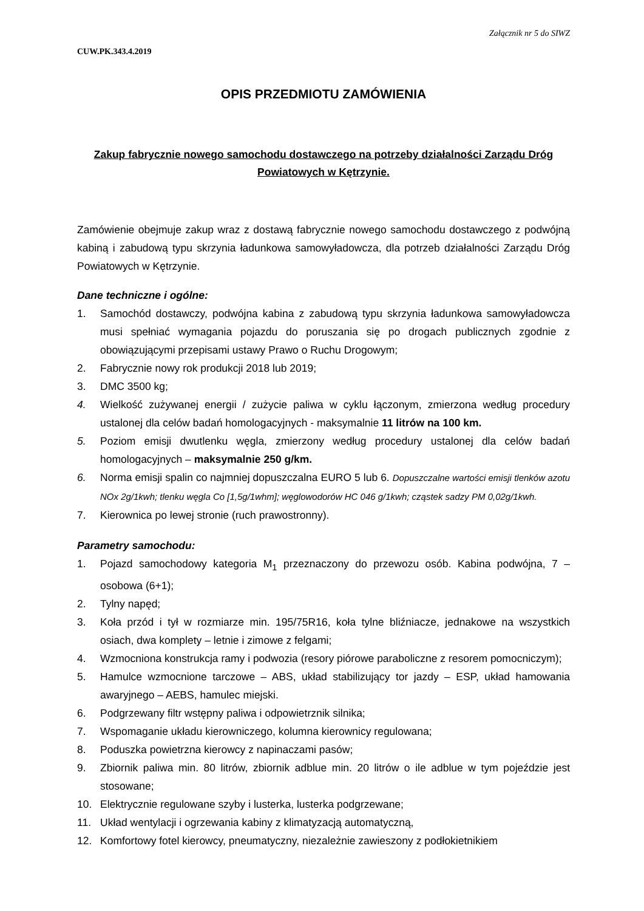Załącznik nr 5 do SIWZ
CUW.PK.343.4.2019
OPIS PRZEDMIOTU ZAMÓWIENIA
Zakup fabrycznie nowego samochodu dostawczego na potrzeby działalności Zarządu Dróg Powiatowych w Kętrzynie.
Zamówienie obejmuje zakup wraz z dostawą fabrycznie nowego samochodu dostawczego z podwójną kabiną i zabudową typu skrzynia ładunkowa samowyładowcza, dla potrzeb działalności Zarządu Dróg Powiatowych w Kętrzynie.
Dane techniczne i ogólne:
1. Samochód dostawczy, podwójna kabina z zabudową typu skrzynia ładunkowa samowyładowcza musi spełniać wymagania pojazdu do poruszania się po drogach publicznych zgodnie z obowiązującymi przepisami ustawy Prawo o Ruchu Drogowym;
2. Fabrycznie nowy rok produkcji 2018 lub 2019;
3. DMC 3500 kg;
4. Wielkość zużywanej energii / zużycie paliwa w cyklu łączonym, zmierzona według procedury ustalonej dla celów badań homologacyjnych - maksymalnie 11 litrów na 100 km.
5. Poziom emisji dwutlenku węgla, zmierzony według procedury ustalonej dla celów badań homologacyjnych – maksymalnie 250 g/km.
6. Norma emisji spalin co najmniej dopuszczalna EURO 5 lub 6. Dopuszczalne wartości emisji tlenków azotu NOx 2g/1kwh; tlenku węgla Co [1,5g/1whm]; węglowodorów HC 046 g/1kwh; cząstek sadzy PM 0,02g/1kwh.
7. Kierownica po lewej stronie (ruch prawostronny).
Parametry samochodu:
1. Pojazd samochodowy kategoria M<sub>1</sub> przeznaczony do przewozu osób. Kabina podwójna, 7 – osobowa (6+1);
2. Tylny napęd;
3. Koła przód i tył w rozmiarze min. 195/75R16, koła tylne bliźniacze, jednakowe na wszystkich osiach, dwa komplety – letnie i zimowe z felgami;
4. Wzmocniona konstrukcja ramy i podwozia (resory piórowe paraboliczne z resorem pomocniczym);
5. Hamulce wzmocnione tarczowe – ABS, układ stabilizujący tor jazdy – ESP, układ hamowania awaryjnego – AEBS, hamulec miejski.
6. Podgrzewany filtr wstępny paliwa i odpowietrznik silnika;
7. Wspomaganie układu kierowniczego, kolumna kierownicy regulowana;
8. Poduszka powietrzna kierowcy z napinaczami pasów;
9. Zbiornik paliwa min. 80 litrów, zbiornik adblue min. 20 litrów o ile adblue w tym pojeździe jest stosowane;
10. Elektrycznie regulowane szyby i lusterka, lusterka podgrzewane;
11. Układ wentylacji i ogrzewania kabiny z klimatyzacją automatyczną,
12. Komfortowy fotel kierowcy, pneumatyczny, niezależnie zawieszony z podłokietnikiem